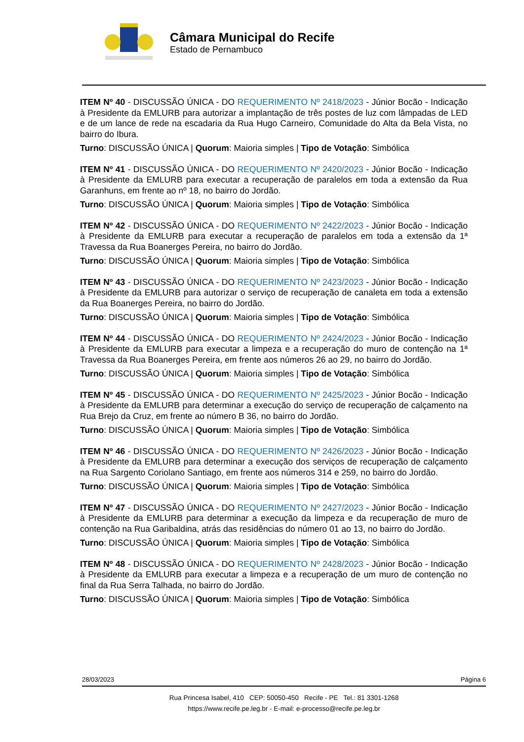Câmara Municipal do Recife
Estado de Pernambuco
ITEM Nº 40 - DISCUSSÃO ÚNICA - DO REQUERIMENTO Nº 2418/2023 - Júnior Bocão - Indicação à Presidente da EMLURB para autorizar a implantação de três postes de luz com lâmpadas de LED e de um lance de rede na escadaria da Rua Hugo Carneiro, Comunidade do Alta da Bela Vista, no bairro do Ibura.
Turno: DISCUSSÃO ÚNICA | Quorum: Maioria simples | Tipo de Votação: Simbólica
ITEM Nº 41 - DISCUSSÃO ÚNICA - DO REQUERIMENTO Nº 2420/2023 - Júnior Bocão - Indicação à Presidente da EMLURB para executar a recuperação de paralelos em toda a extensão da Rua Garanhuns, em frente ao nº 18, no bairro do Jordão.
Turno: DISCUSSÃO ÚNICA | Quorum: Maioria simples | Tipo de Votação: Simbólica
ITEM Nº 42 - DISCUSSÃO ÚNICA - DO REQUERIMENTO Nº 2422/2023 - Júnior Bocão - Indicação à Presidente da EMLURB para executar a recuperação de paralelos em toda a extensão da 1ª Travessa da Rua Boanerges Pereira, no bairro do Jordão.
Turno: DISCUSSÃO ÚNICA | Quorum: Maioria simples | Tipo de Votação: Simbólica
ITEM Nº 43 - DISCUSSÃO ÚNICA - DO REQUERIMENTO Nº 2423/2023 - Júnior Bocão - Indicação à Presidente da EMLURB para autorizar o serviço de recuperação de canaleta em toda a extensão da Rua Boanerges Pereira, no bairro do Jordão.
Turno: DISCUSSÃO ÚNICA | Quorum: Maioria simples | Tipo de Votação: Simbólica
ITEM Nº 44 - DISCUSSÃO ÚNICA - DO REQUERIMENTO Nº 2424/2023 - Júnior Bocão - Indicação à Presidente da EMLURB para executar a limpeza e a recuperação do muro de contenção na 1ª Travessa da Rua Boanerges Pereira, em frente aos números 26 ao 29, no bairro do Jordão.
Turno: DISCUSSÃO ÚNICA | Quorum: Maioria simples | Tipo de Votação: Simbólica
ITEM Nº 45 - DISCUSSÃO ÚNICA - DO REQUERIMENTO Nº 2425/2023 - Júnior Bocão - Indicação à Presidente da EMLURB para determinar a execução do serviço de recuperação de calçamento na Rua Brejo da Cruz, em frente ao número B 36, no bairro do Jordão.
Turno: DISCUSSÃO ÚNICA | Quorum: Maioria simples | Tipo de Votação: Simbólica
ITEM Nº 46 - DISCUSSÃO ÚNICA - DO REQUERIMENTO Nº 2426/2023 - Júnior Bocão - Indicação à Presidente da EMLURB para determinar a execução dos serviços de recuperação de calçamento na Rua Sargento Coriolano Santiago, em frente aos números 314 e 259, no bairro do Jordão.
Turno: DISCUSSÃO ÚNICA | Quorum: Maioria simples | Tipo de Votação: Simbólica
ITEM Nº 47 - DISCUSSÃO ÚNICA - DO REQUERIMENTO Nº 2427/2023 - Júnior Bocão - Indicação à Presidente da EMLURB para determinar a execução da limpeza e da recuperação de muro de contenção na Rua Garibaldina, atrás das residências do número 01 ao 13, no bairro do Jordão.
Turno: DISCUSSÃO ÚNICA | Quorum: Maioria simples | Tipo de Votação: Simbólica
ITEM Nº 48 - DISCUSSÃO ÚNICA - DO REQUERIMENTO Nº 2428/2023 - Júnior Bocão - Indicação à Presidente da EMLURB para executar a limpeza e a recuperação de um muro de contenção no final da Rua Serra Talhada, no bairro do Jordão.
Turno: DISCUSSÃO ÚNICA | Quorum: Maioria simples | Tipo de Votação: Simbólica
28/03/2023 Página 6
Rua Princesa Isabel, 410 CEP: 50050-450 Recife - PE Tel.: 81 3301-1268
https://www.recife.pe.leg.br - E-mail: e-processo@recife.pe.leg.br